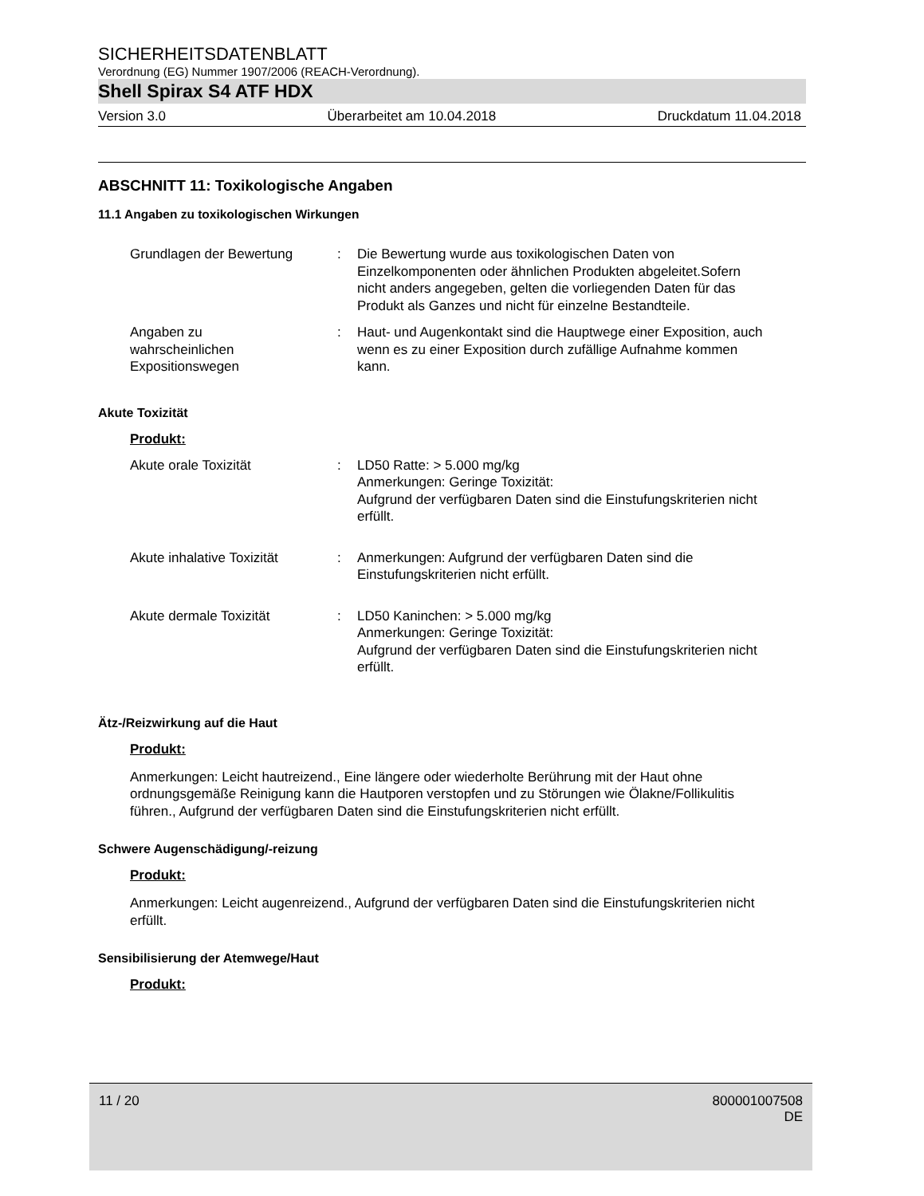SICHERHEITSDATENBLATT
Verordnung (EG) Nummer 1907/2006 (REACH-Verordnung).
Shell Spirax S4 ATF HDX
Version 3.0 Überarbeitet am 10.04.2018 Druckdatum 11.04.2018
ABSCHNITT 11: Toxikologische Angaben
11.1 Angaben zu toxikologischen Wirkungen
Grundlagen der Bewertung : Die Bewertung wurde aus toxikologischen Daten von Einzelkomponenten oder ähnlichen Produkten abgeleitet.Sofern nicht anders angegeben, gelten die vorliegenden Daten für das Produkt als Ganzes und nicht für einzelne Bestandteile.
Angaben zu
wahrscheinlichen
Expositionswegen
: Haut- und Augenkontakt sind die Hauptwege einer Exposition, auch wenn es zu einer Exposition durch zufällige Aufnahme kommen kann.
Akute Toxizität
Produkt:
Akute orale Toxizität : LD50 Ratte: > 5.000 mg/kg
Anmerkungen: Geringe Toxizität:
Aufgrund der verfügbaren Daten sind die Einstufungskriterien nicht erfüllt.
Akute inhalative Toxizität
: Anmerkungen: Aufgrund der verfügbaren Daten sind die Einstufungskriterien nicht erfüllt.
Akute dermale Toxizität : LD50 Kaninchen: > 5.000 mg/kg
Anmerkungen: Geringe Toxizität:
Aufgrund der verfügbaren Daten sind die Einstufungskriterien nicht erfüllt.
Ätz-/Reizwirkung auf die Haut
Produkt:
Anmerkungen: Leicht hautreizend., Eine längere oder wiederholte Berührung mit der Haut ohne ordnungsgemäße Reinigung kann die Hautporen verstopfen und zu Störungen wie Ölakne/Follikulitis führen., Aufgrund der verfügbaren Daten sind die Einstufungskriterien nicht erfüllt.
Schwere Augenschädigung/-reizung
Produkt:
Anmerkungen: Leicht augenreizend., Aufgrund der verfügbaren Daten sind die Einstufungskriterien nicht erfüllt.
Sensibilisierung der Atemwege/Haut
Produkt:
11 / 20 800001007508
DE